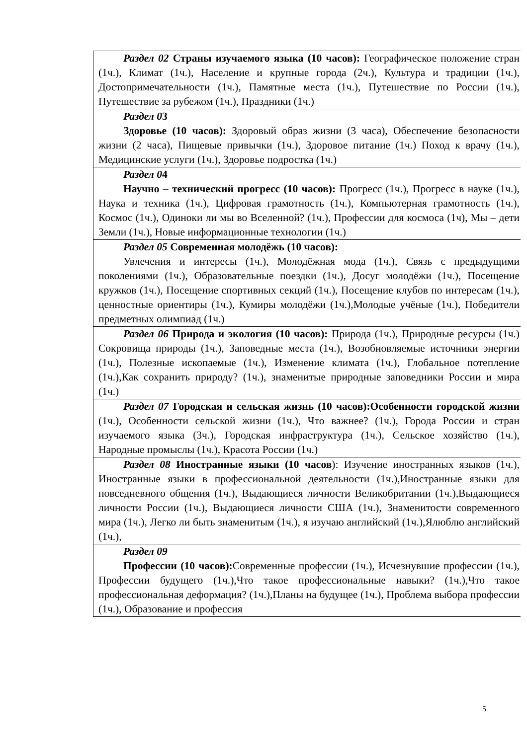| Раздел 02 Страны изучаемого языка (10 часов): Географическое положение стран (1ч.), Климат (1ч.), Население и крупные города (2ч.), Культура и традиции (1ч.), Достопримечательности (1ч.), Памятные места (1ч.), Путешествие по России (1ч.), Путешествие за рубежом (1ч.), Праздники (1ч.) |
| Раздел 0 3 Здоровье (10 часов): Здоровый образ жизни (3 часа), Обеспечение безопасности жизни (2 часа), Пищевые привычки (1ч.), Здоровое питание (1ч.) Поход к врачу (1ч.), Медицинские услуги (1ч.), Здоровье подростка (1ч.) |
| Раздел 0 4 Научно – технический прогресс (10 часов): Прогресс (1ч.), Прогресс в науке (1ч.), Наука и техника (1ч.), Цифровая грамотность (1ч.), Компьютерная грамотность (1ч.), Космос (1ч.), Одиноки ли мы во Вселенной? (1ч.), Профессии для космоса (1ч), Мы – дети Земли (1ч.), Новые информационные технологии (1ч.) |
| Раздел 05 Современная молодёжь (10 часов): Увлечения и интересы (1ч.), Молодёжная мода (1ч.), Связь с предыдущими поколениями (1ч.), Образовательные поездки (1ч.), Досуг молодёжи (1ч.), Посещение кружков (1ч.), Посещение спортивных секций (1ч.), Посещение клубов по интересам (1ч.), ценностные ориентиры (1ч.), Кумиры молодёжи (1ч.),Молодые учёные (1ч.), Победители предметных олимпиад (1ч.) |
| Раздел 06 Природа и экология (10 часов): Природа (1ч.), Природные ресурсы (1ч.) Сокровища природы (1ч.), Заповедные места (1ч.), Возобновляемые источники энергии (1ч.), Полезные ископаемые (1ч.), Изменение климата (1ч.), Глобальное потепление (1ч.),Как сохранить природу? (1ч.), знаменитые природные заповедники России и мира (1ч.) |
| Раздел 07 Городская и сельская жизнь (10 часов):Особенности городской жизни (1ч.), Особенности сельской жизни (1ч.), Что важнее? (1ч.), Города России и стран изучаемого языка (3ч.), Городская инфраструктура (1ч.), Сельское хозяйство (1ч.), Народные промыслы (1ч.), Красота России (1ч.) |
| Раздел 08 Иностранные языки (10 часов ): Изучение иностранных языков (1ч.), Иностранные языки в профессиональной деятельности (1ч.),Иностранные языки для повседневного общения (1ч.), Выдающиеся личности Великобритании (1ч.),Выдающиеся личности России (1ч.), Выдающиеся личности США (1ч.), Знаменитости современного мира (1ч.), Легко ли быть знаменитым (1ч.), я изучаю английский (1ч.),Ялюблю английский (1ч.), |
| Раздел 09 Профессии (10 часов): Современные профессии (1ч.), Исчезнувшие профессии (1ч.), Профессии будущего (1ч.),Что такое профессиональные навыки? (1ч.),Что такое профессиональная деформация? (1ч.),Планы на будущее (1ч.), Проблема выбора профессии (1ч.), Образование и профессия |
5